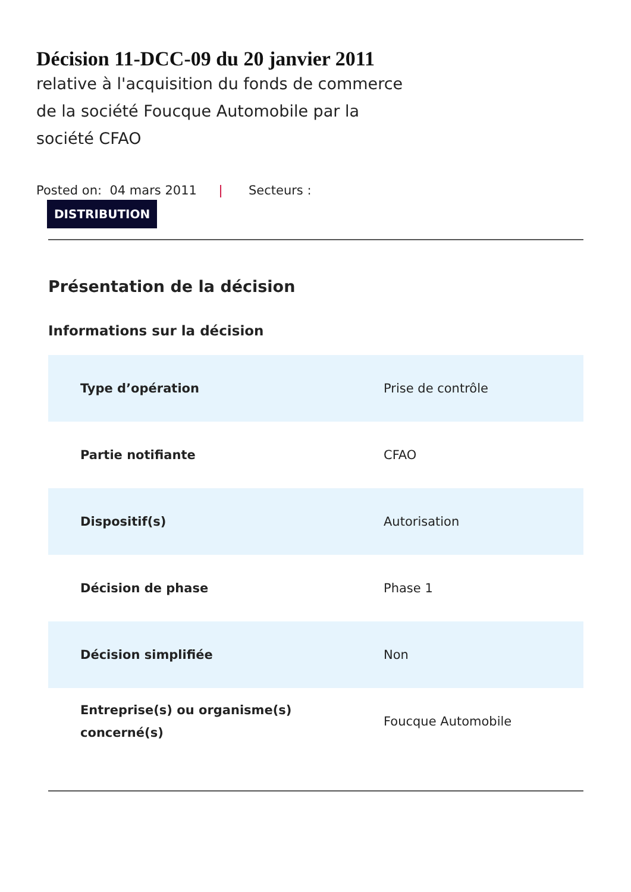Décision 11-DCC-09 du 20 janvier 2011
relative à l'acquisition du fonds de commerce de la société Foucque Automobile par la société CFAO
Posted on: 04 mars 2011 | Secteurs :
DISTRIBUTION
Présentation de la décision
Informations sur la décision
| Type d’opération | Prise de contrôle |
| Partie notifiante | CFAO |
| Dispositif(s) | Autorisation |
| Décision de phase | Phase 1 |
| Décision simplifiée | Non |
| Entreprise(s) ou organisme(s) concerné(s) | Foucque Automobile |